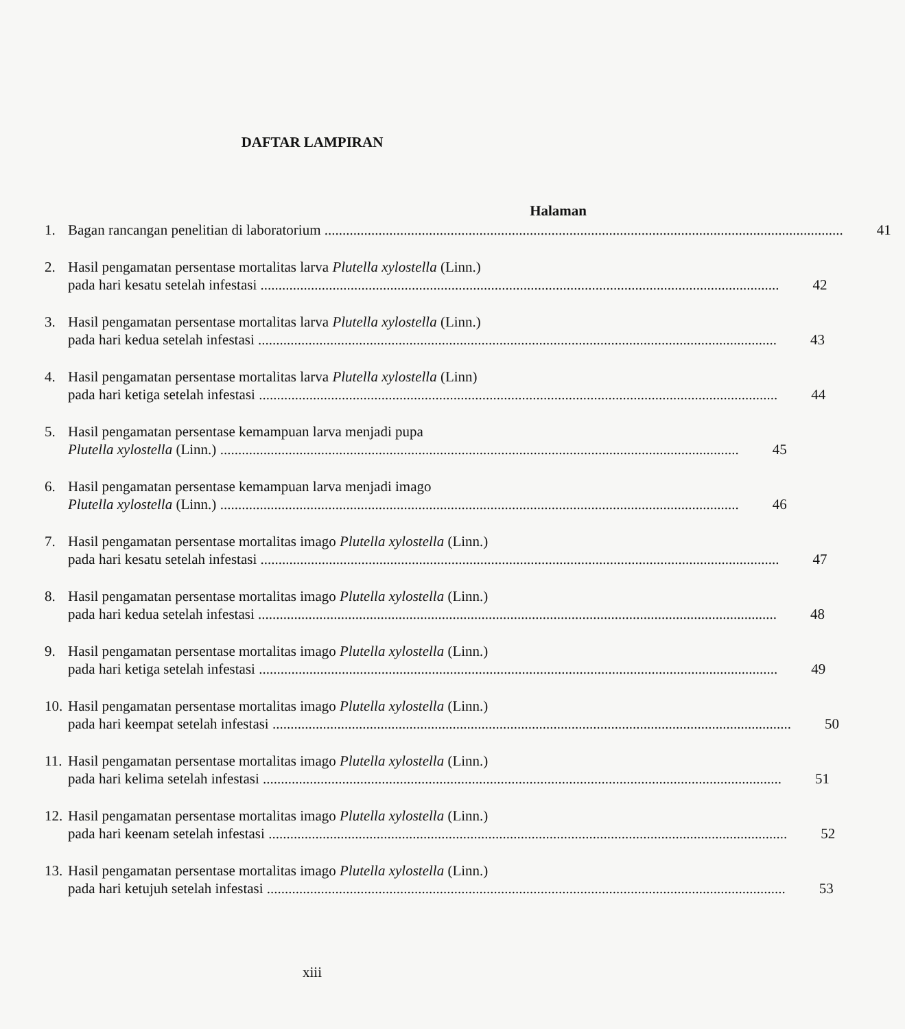DAFTAR LAMPIRAN
Halaman
1. Bagan rancangan penelitian di laboratorium 41
2. Hasil pengamatan persentase mortalitas larva Plutella xylostella (Linn.)
pada hari kesatu setelah infestasi 42
3. Hasil pengamatan persentase mortalitas larva Plutella xylostella (Linn.)
pada hari kedua setelah infestasi 43
4. Hasil pengamatan persentase mortalitas larva Plutella xylostella (Linn)
pada hari ketiga setelah infestasi 44
5. Hasil pengamatan persentase kemampuan larva menjadi pupa
Plutella xylostella (Linn.) 45
6. Hasil pengamatan persentase kemampuan larva menjadi imago
Plutella xylostella (Linn.) 46
7. Hasil pengamatan persentase mortalitas imago Plutella xylostella (Linn.)
pada hari kesatu setelah infestasi 47
8. Hasil pengamatan persentase mortalitas imago Plutella xylostella (Linn.)
pada hari kedua setelah infestasi 48
9. Hasil pengamatan persentase mortalitas imago Plutella xylostella (Linn.)
pada hari ketiga setelah infestasi 49
10.
Hasil pengamatan persentase mortalitas imago Plutella xylostella (Linn.)
pada hari keempat setelah infestasi 50
11.
Hasil pengamatan persentase mortalitas imago Plutella xylostella (Linn.)
pada hari kelima setelah infestasi 51
12.
Hasil pengamatan persentase mortalitas imago Plutella xylostella (Linn.)
pada hari keenam setelah infestasi 52
13.
Hasil pengamatan persentase mortalitas imago Plutella xylostella (Linn.)
pada hari ketujuh setelah infestasi 53
xiii